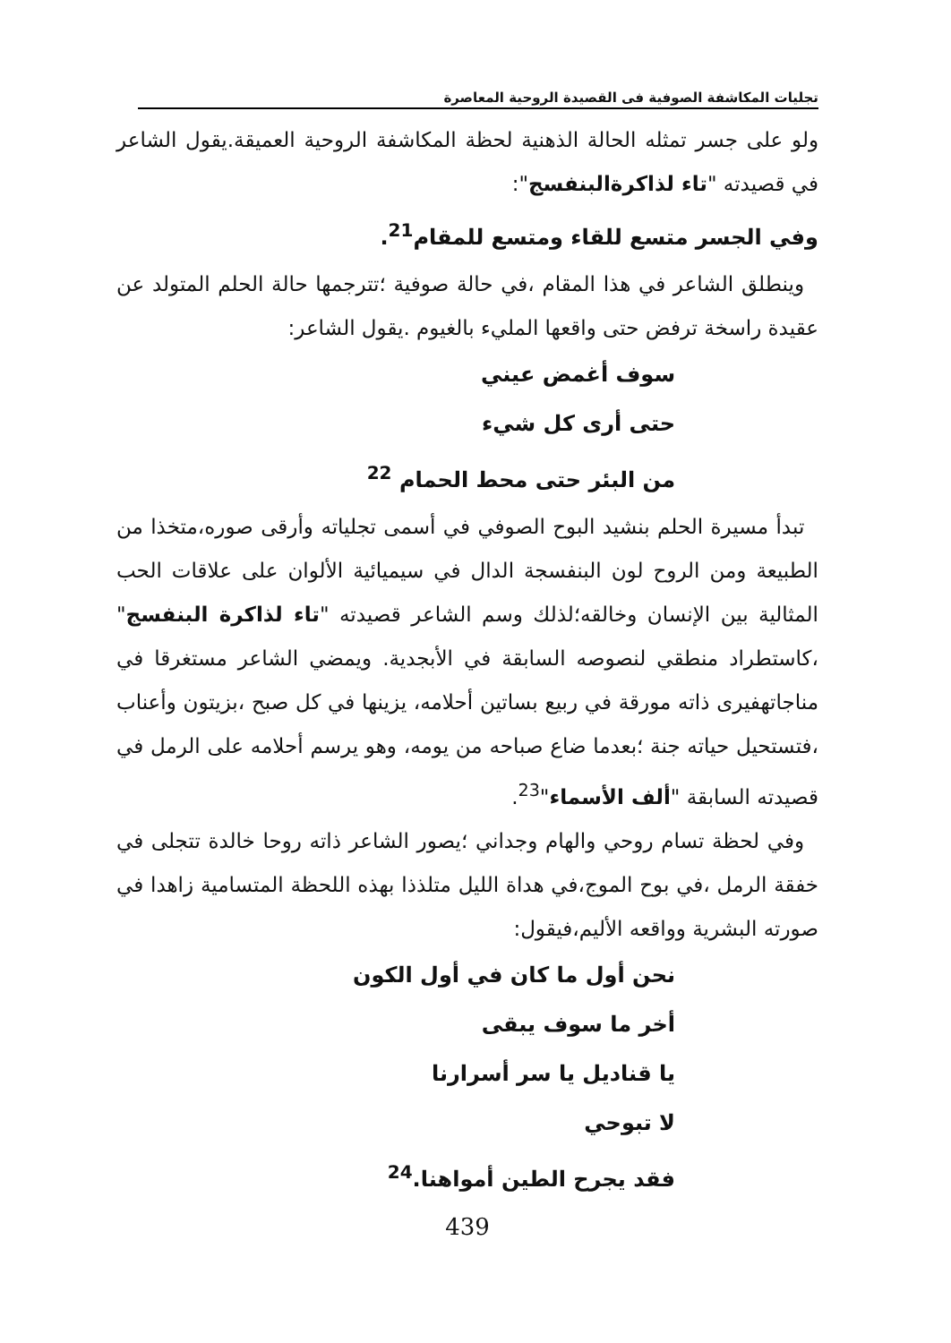تجليات المكاشفة الصوفية فى القصيدة الروحية المعاصرة
ولو على جسر تمثله الحالة الذهنية لحظة المكاشفة الروحية العميقة.يقول الشاعر في قصيدته "تاء لذاكرةالبنفسج":
وفي الجسر متسع للقاء ومتسع للمقام<sup>21</sup>.
وينطلق الشاعر في هذا المقام ،في حالة صوفية ؛تترجمها حالة الحلم المتولد عن عقيدة راسخة ترفض حتى واقعها المليء بالغيوم .يقول الشاعر:
سوف أغمض عيني
حتى أرى كل شيء
من البئر حتى محط الحمام <sup>22</sup>
تبدأ مسيرة الحلم بنشيد البوح الصوفي في أسمى تجلياته وأرقى صوره،متخذا من الطبيعة ومن الروح لون البنفسجة الدال في سيميائية الألوان على علاقات الحب المثالية بين الإنسان وخالقه؛لذلك وسم الشاعر قصيدته "تاء لذاكرة البنفسج" ،كاستطراد منطقي لنصوصه السابقة في الأبجدية. ويمضي الشاعر مستغرقا في مناجاتهفيرى ذاته مورقة في ربيع بساتين أحلامه، يزينها في كل صبح ،بزيتون وأعناب ،فتستحيل حياته جنة ؛بعدما ضاع صباحه من يومه، وهو يرسم أحلامه على الرمل في قصيدته السابقة "ألف الأسماء"<sup>23</sup>.
وفي لحظة تسام روحي والهام وجداني ؛يصور الشاعر ذاته روحا خالدة تتجلى في خفقة الرمل ،في بوح الموج،في هداة الليل متلذذا بهذه اللحظة المتسامية زاهدا في صورته البشرية وواقعه الأليم،فيقول:
نحن أول ما كان في أول الكون
أخر ما سوف يبقى
يا قناديل يا سر أسرارنا
لا تبوحي
فقد يجرح الطين أمواهنا.<sup>24</sup>
439